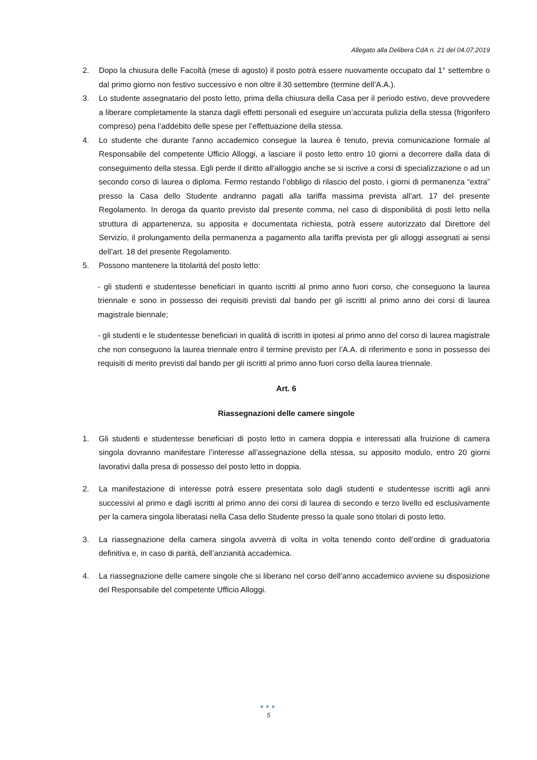Allegato alla Delibera CdA n. 21 del 04.07.2019
2. Dopo la chiusura delle Facoltà (mese di agosto) il posto potrà essere nuovamente occupato dal 1° settembre o dal primo giorno non festivo successivo e non oltre il 30 settembre (termine dell’A.A.).
3. Lo studente assegnatario del posto letto, prima della chiusura della Casa per il periodo estivo, deve provvedere a liberare completamente la stanza dagli effetti personali ed eseguire un’accurata pulizia della stessa (frigorifero compreso) pena l’addebito delle spese per l’effettuazione della stessa.
4. Lo studente che durante l'anno accademico consegue la laurea è tenuto, previa comunicazione formale al Responsabile del competente Ufficio Alloggi, a lasciare il posto letto entro 10 giorni a decorrere dalla data di conseguimento della stessa. Egli perde il diritto all'alloggio anche se si iscrive a corsi di specializzazione o ad un secondo corso di laurea o diploma. Fermo restando l’obbligo di rilascio del posto, i giorni di permanenza “extra” presso la Casa dello Studente andranno pagati alla tariffa massima prevista all’art. 17 del presente Regolamento. In deroga da quanto previsto dal presente comma, nel caso di disponibilità di posti letto nella struttura di appartenenza, su apposita e documentata richiesta, potrà essere autorizzato dal Direttore del Servizio, il prolungamento della permanenza a pagamento alla tariffa prevista per gli alloggi assegnati ai sensi dell’art. 18 del presente Regolamento.
5. Possono mantenere la titolarità del posto letto:
- gli studenti e studentesse beneficiari in quanto iscritti al primo anno fuori corso, che conseguono la laurea triennale e sono in possesso dei requisiti previsti dal bando per gli iscritti al primo anno dei corsi di laurea magistrale biennale;
- gli studenti e le studentesse beneficiari in qualità di iscritti in ipotesi al primo anno del corso di laurea magistrale che non conseguono la laurea triennale entro il termine previsto per l’A.A. di riferimento e sono in possesso dei requisiti di merito previsti dal bando per gli iscritti al primo anno fuori corso della laurea triennale.
Art. 6
Riassegnazioni delle camere singole
1. Gli studenti e studentesse beneficiari di posto letto in camera doppia e interessati alla fruizione di camera singola dovranno manifestare l’interesse all’assegnazione della stessa, su apposito modulo, entro 20 giorni lavorativi dalla presa di possesso del posto letto in doppia.
2. La manifestazione di interesse potrà essere presentata solo dagli studenti e studentesse iscritti agli anni successivi al primo e dagli iscritti al primo anno dei corsi di laurea di secondo e terzo livello ed esclusivamente per la camera singola liberatasi nella Casa dello Studente presso la quale sono titolari di posto letto.
3. La riassegnazione della camera singola avverrà di volta in volta tenendo conto dell’ordine di graduatoria definitiva e, in caso di parità, dell’anzianità accademica.
4. La riassegnazione delle camere singole che si liberano nel corso dell’anno accademico avviene su disposizione del Responsabile del competente Ufficio Alloggi.
●●●
5